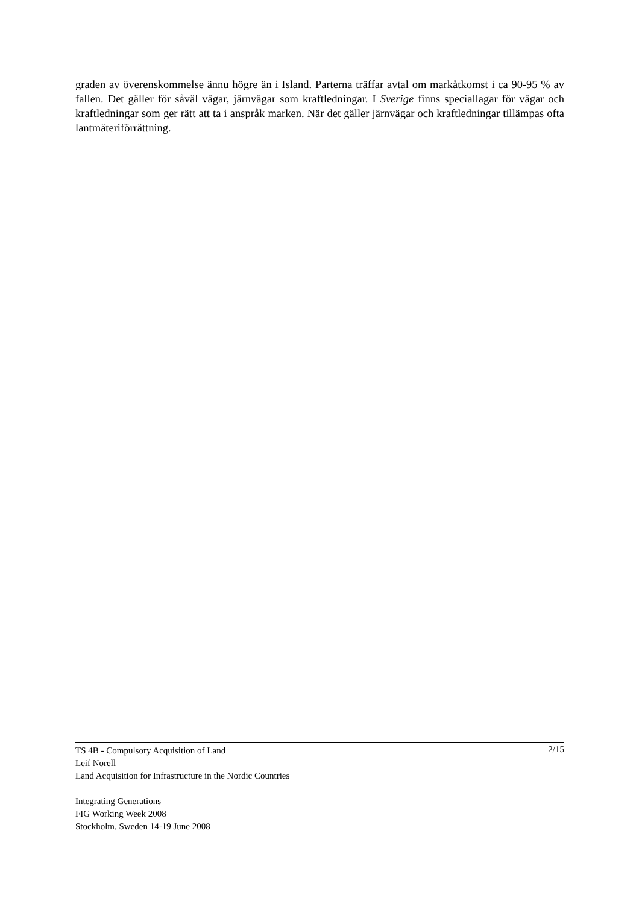graden av överenskommelse ännu högre än i Island. Parterna träffar avtal om markåtkomst i ca 90-95 % av fallen. Det gäller för såväl vägar, järnvägar som kraftledningar. I Sverige finns speciallagar för vägar och kraftledningar som ger rätt att ta i anspråk marken. När det gäller järnvägar och kraftledningar tillämpas ofta lantmäteriförrättning.
2/15 TS 4B - Compulsory Acquisition of Land
Leif Norell
Land Acquisition for Infrastructure in the Nordic Countries
Integrating Generations
FIG Working Week 2008
Stockholm, Sweden 14-19 June 2008